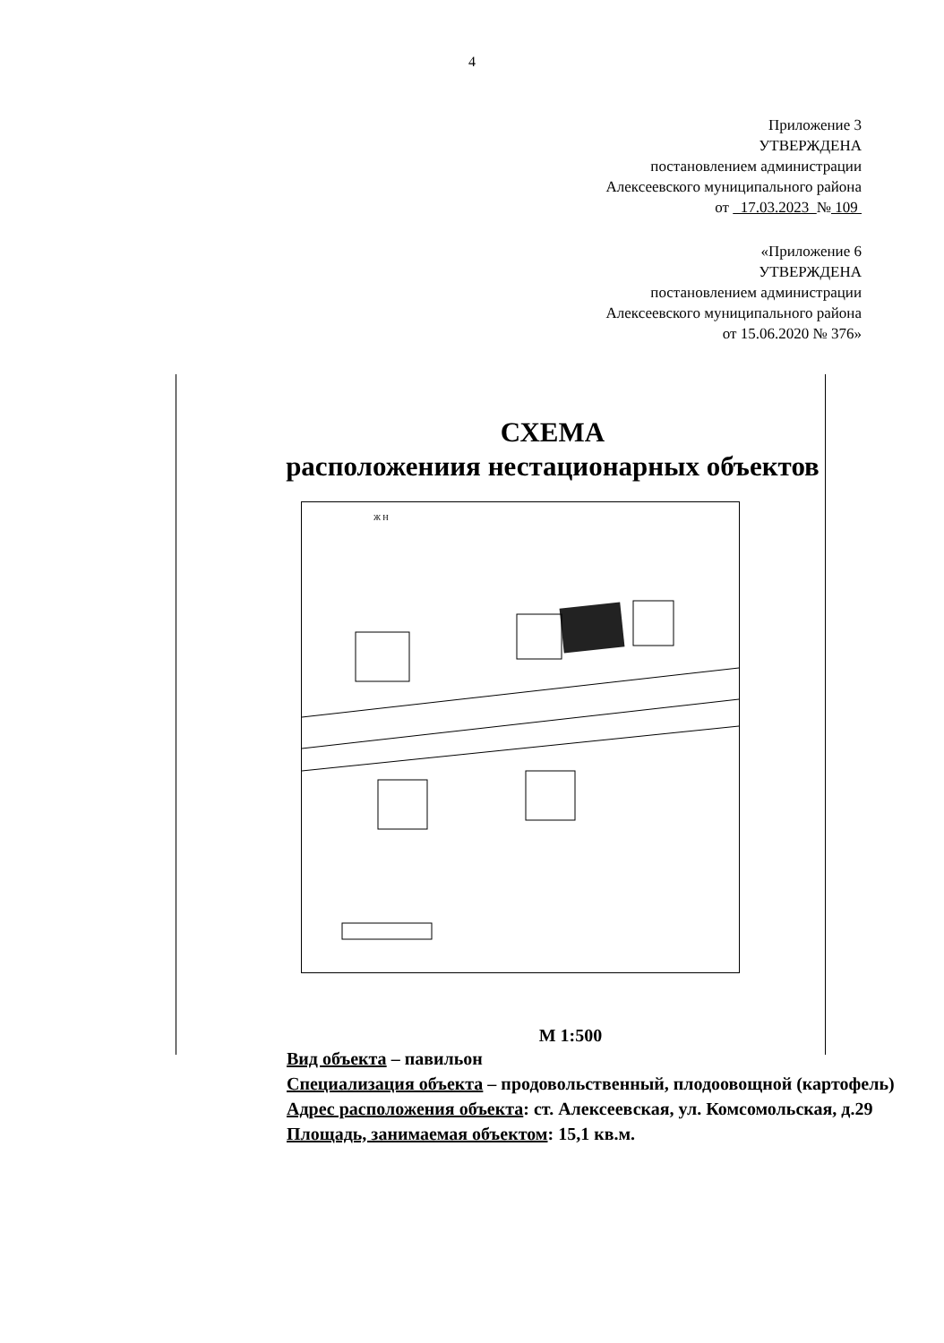4
Приложение 3
УТВЕРЖДЕНА
постановлением администрации
Алексеевского муниципального района
от 17.03.2023 № 109
«Приложение 6
УТВЕРЖДЕНА
постановлением администрации
Алексеевского муниципального района
от 15.06.2020 № 376»
СХЕМА
расположениия нестационарных объектов
Ж Н
М 1:500
Вид объекта – павильон
Специализация объекта – продовольственный, плодоовощной (картофель)
Адрес расположения объекта: ст. Алексеевская, ул. Комсомольская, д.29
Площадь, занимаемая объектом: 15,1 кв.м.